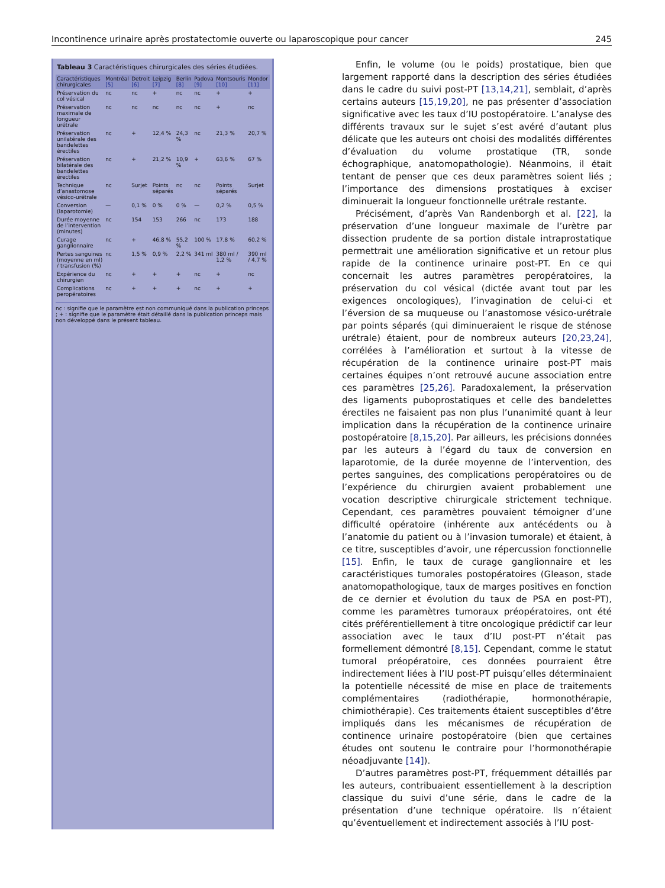Incontinence urinaire après prostatectomie ouverte ou laparoscopique pour cancer 245
Tableau 3 Caractéristiques chirurgicales des séries étudiées.
| Caractéristiques chirurgicales | Montréal [5] | Detroit [6] | Leipzig [7] | Berlin [8] | Padova [9] | Montsouris [10] | Mondor [11] |
| --- | --- | --- | --- | --- | --- | --- | --- |
| Préservation du col vésical | nc | nc | + | nc | nc | + | + |
| Préservation maximale de longueur urétrale | nc | nc | nc | nc | nc | + | nc |
| Préservation unilatérale des bandelettes érectiles | nc | + | 12,4 % | 24,3 % | nc | 21,3 % | 20,7 % |
| Préservation bilatérale des bandelettes érectiles | nc | + | 21,2 % | 10,9 % | + | 63,6 % | 67 % |
| Technique d’anastomose vésico-urétrale | nc | Surjet | Points séparés | nc | nc | Points séparés | Surjet |
| Conversion (laparotomie) | — | 0,1 % | 0 % | 0 % | — | 0,2 % | 0,5 % |
| Durée moyenne de l’intervention (minutes) | nc | 154 | 153 | 266 | nc | 173 | 188 |
| Curage ganglionnaire | nc | + | 46,8 % | 55,2 % | 100 % | 17,8 % | 60,2 % |
| Pertes sanguines (moyenne en ml) / transfusion (%) | nc | 1,5 % | 0,9 % | 2,2 % | 341 ml | 380 ml / 1,2 % | 390 ml / 4,7 % |
| Expérience du chirurgien | nc | + | + | + | nc | + | nc |
| Complications peropératoires | nc | + | + | + | nc | + | + |
nc : signifie que le paramètre est non communiqué dans la publication princeps ; + : signifie que le paramètre était détaillé dans la publication princeps mais non développé dans le présent tableau.
Enfin, le volume (ou le poids) prostatique, bien que largement rapporté dans la description des séries étudiées dans le cadre du suivi post-PT [13,14,21], semblait, d’après certains auteurs [15,19,20], ne pas présenter d’association significative avec les taux d’IU postopératoire. L’analyse des différents travaux sur le sujet s’est avéré d’autant plus délicate que les auteurs ont choisi des modalités différentes d’évaluation du volume prostatique (TR, sonde échographique, anatomopathologie). Néanmoins, il était tentant de penser que ces deux paramètres soient liés ; l’importance des dimensions prostatiques à exciser diminuerait la longueur fonctionnelle urétrale restante.
Précisément, d’après Van Randenborgh et al. [22], la préservation d’une longueur maximale de l’urètre par dissection prudente de sa portion distale intraprostatique permettrait une amélioration significative et un retour plus rapide de la continence urinaire post-PT. En ce qui concernait les autres paramètres peropératoires, la préservation du col vésical (dictée avant tout par les exigences oncologiques), l’invagination de celui-ci et l’éversion de sa muqueuse ou l’anastomose vésico-urétrale par points séparés (qui diminueraient le risque de sténose urétrale) étaient, pour de nombreux auteurs [20,23,24], corrélées à l’amélioration et surtout à la vitesse de récupération de la continence urinaire post-PT mais certaines équipes n’ont retrouvé aucune association entre ces paramètres [25,26]. Paradoxalement, la préservation des ligaments puboprostatiques et celle des bandelettes érectiles ne faisaient pas non plus l’unanimité quant à leur implication dans la récupération de la continence urinaire postopératoire [8,15,20]. Par ailleurs, les précisions données par les auteurs à l’égard du taux de conversion en laparotomie, de la durée moyenne de l’intervention, des pertes sanguines, des complications peropératoires ou de l’expérience du chirurgien avaient probablement une vocation descriptive chirurgicale strictement technique. Cependant, ces paramètres pouvaient témoigner d’une difficulté opératoire (inhérente aux antécédents ou à l’anatomie du patient ou à l’invasion tumorale) et étaient, à ce titre, susceptibles d’avoir, une répercussion fonctionnelle [15]. Enfin, le taux de curage ganglionnaire et les caractéristiques tumorales postopératoires (Gleason, stade anatomopathologique, taux de marges positives en fonction de ce dernier et évolution du taux de PSA en post-PT), comme les paramètres tumoraux préopératoires, ont été cités préférentiellement à titre oncologique prédictif car leur association avec le taux d’IU post-PT n’était pas formellement démontré [8,15]. Cependant, comme le statut tumoral préopératoire, ces données pourraient être indirectement liées à l’IU post-PT puisqu’elles déterminaient la potentielle nécessité de mise en place de traitements complémentaires (radiothérapie, hormonothérapie, chimiothérapie). Ces traitements étaient susceptibles d’être impliqués dans les mécanismes de récupération de continence urinaire postopératoire (bien que certaines études ont soutenu le contraire pour l’hormonothérapie néoadjuvante [14]).
D’autres paramètres post-PT, fréquemment détaillés par les auteurs, contribuaient essentiellement à la description classique du suivi d’une série, dans le cadre de la présentation d’une technique opératoire. Ils n’étaient qu’éventuellement et indirectement associés à l’IU post-